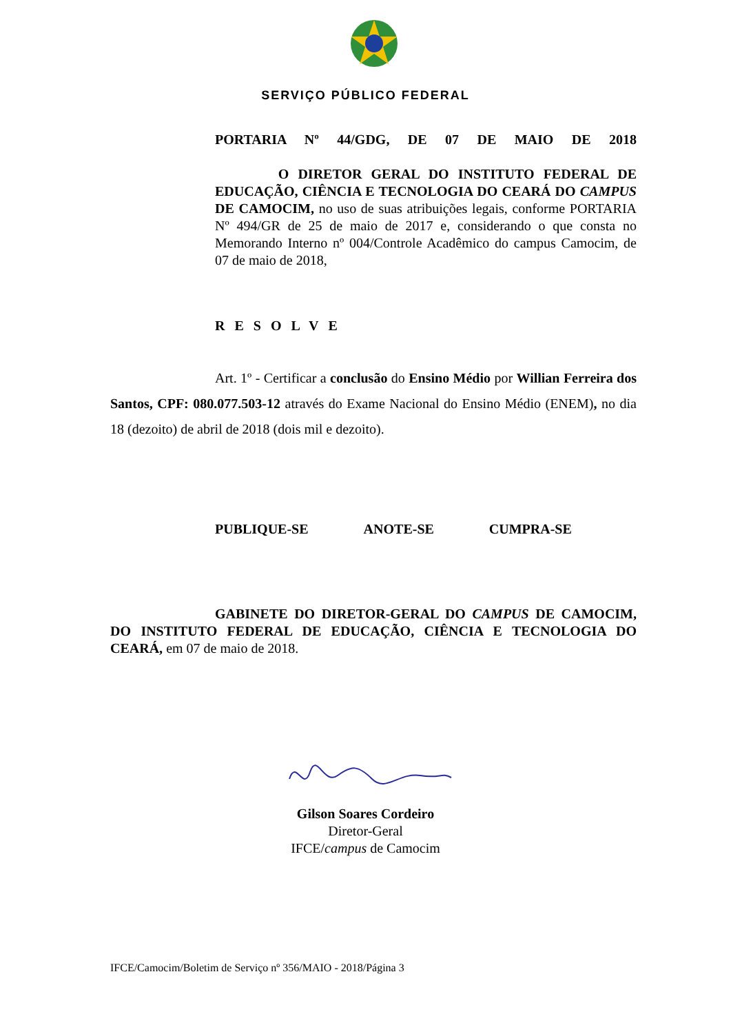SERVIÇO PÚBLICO FEDERAL
PORTARIA Nº 44/GDG, DE 07 DE MAIO DE 2018
O DIRETOR GERAL DO INSTITUTO FEDERAL DE EDUCAÇÃO, CIÊNCIA E TECNOLOGIA DO CEARÁ DO CAMPUS DE CAMOCIM, no uso de suas atribuições legais, conforme PORTARIA Nº 494/GR de 25 de maio de 2017 e, considerando o que consta no Memorando Interno nº 004/Controle Acadêmico do campus Camocim, de 07 de maio de 2018,
RESOLVE
Art. 1º - Certificar a conclusão do Ensino Médio por Willian Ferreira dos Santos, CPF: 080.077.503-12 através do Exame Nacional do Ensino Médio (ENEM), no dia 18 (dezoito) de abril de 2018 (dois mil e dezoito).
PUBLIQUE-SE ANOTE-SE CUMPRA-SE
GABINETE DO DIRETOR-GERAL DO CAMPUS DE CAMOCIM, DO INSTITUTO FEDERAL DE EDUCAÇÃO, CIÊNCIA E TECNOLOGIA DO CEARÁ, em 07 de maio de 2018.
Gilson Soares Cordeiro
Diretor-Geral
IFCE/campus de Camocim
IFCE/Camocim/Boletim de Serviço nº 356/MAIO - 2018/Página 3